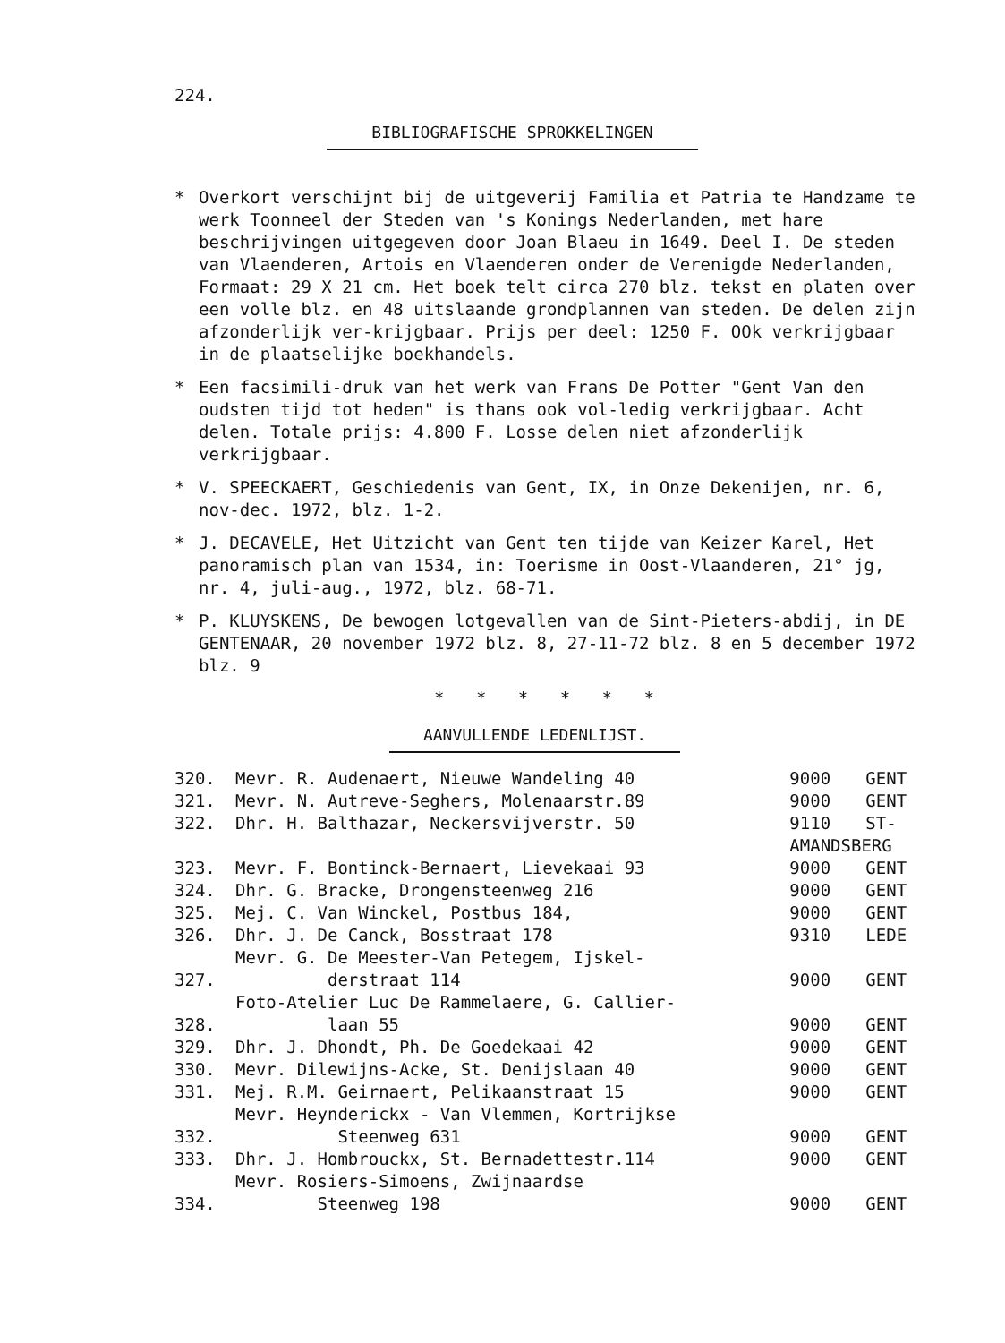224.
BIBLIOGRAFISCHE SPROKKELINGEN
* Overkort verschijnt bij de uitgeverij Familia et Patria te Handzame te werk Toonneel der Steden van 's Konings Nederlanden, met hare beschrijvingen uitgegeven door Joan Blaeu in 1649. Deel I. De steden van Vlaenderen, Artois en Vlaenderen onder de Verenigde Nederlanden, Formaat: 29 X 21 cm. Het boek telt circa 270 blz. tekst en platen over een volle blz. en 48 uitslaande grondplannen van steden. De delen zijn afzonderlijk ver-krijgbaar. Prijs per deel: 1250 F. OOk verkrijgbaar in de plaatselijke boekhandels.
* Een facsimili-druk van het werk van Frans De Potter "Gent Van den oudsten tijd tot heden" is thans ook vol-ledig verkrijgbaar. Acht delen. Totale prijs: 4.800 F. Losse delen niet afzonderlijk verkrijgbaar.
* V. SPEECKAERT, Geschiedenis van Gent, IX, in Onze Dekenijen, nr. 6, nov-dec. 1972, blz. 1-2.
* J. DECAVELE, Het Uitzicht van Gent ten tijde van Keizer Karel, Het panoramisch plan van 1534, in: Toerisme in Oost-Vlaanderen, 21° jg, nr. 4, juli-aug., 1972, blz. 68-71.
* P. KLUYSKENS, De bewogen lotgevallen van de Sint-Pieters-abdij, in DE GENTENAAR, 20 november 1972 blz. 8, 27-11-72 blz. 8 en 5 december 1972 blz. 9
* * * * * *
AANVULLENDE LEDENLIJST.
| 320. | Mevr. R. Audenaert, Nieuwe Wandeling 40 | 9000 | GENT |
| 321. | Mevr. N. Autreve-Seghers, Molenaarstr.89 | 9000 | GENT |
| 322. | Dhr. H. Balthazar, Neckersvijverstr. 50 | 9110 | ST- |
| | | AMANDSBERG | |
| 323. | Mevr. F. Bontinck-Bernaert, Lievekaai 93 | 9000 | GENT |
| 324. | Dhr. G. Bracke, Drongensteenweg 216 | 9000 | GENT |
| 325. | Mej. C. Van Winckel, Postbus 184, | 9000 | GENT |
| 326. | Dhr. J. De Canck, Bosstraat 178 | 9310 | LEDE |
| 327. | Mevr. G. De Meester-Van Petegem, Ijskel- derstraat 114 | 9000 | GENT |
| 328. | Foto-Atelier Luc De Rammelaere, G. Callier- laan 55 | 9000 | GENT |
| 329. | Dhr. J. Dhondt, Ph. De Goedekaai 42 | 9000 | GENT |
| 330. | Mevr. Dilewijns-Acke, St. Denijslaan 40 | 9000 | GENT |
| 331. | Mej. R.M. Geirnaert, Pelikaanstraat 15 | 9000 | GENT |
| 332. | Mevr. Heynderickx - Van Vlemmen, Kortrijkse Steenweg 631 | 9000 | GENT |
| 333. | Dhr. J. Hombrouckx, St. Bernadettestr.114 | 9000 | GENT |
| 334. | Mevr. Rosiers-Simoens, Zwijnaardse Steenweg 198 | 9000 | GENT |